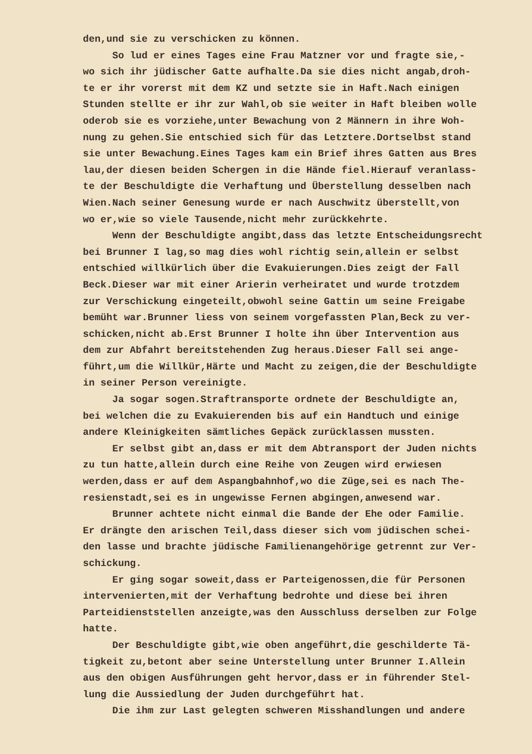den,und sie zu verschicken zu können.
So lud er eines Tages eine Frau Matzner vor und fragte sie,- wo sich ihr jüdischer Gatte aufhalte.Da sie dies nicht angab,droh- te er ihr vorerst mit dem KZ und setzte sie in Haft.Nach einigen Stunden stellte er ihr zur Wahl,ob sie weiter in Haft bleiben wolle oderob sie es vorziehe,unter Bewachung von 2 Männern in ihre Woh- nung zu gehen.Sie entschied sich für das Letztere.Dortselbst stand sie unter Bewachung.Eines Tages kam ein Brief ihres Gatten aus Bres lau,der diesen beiden Schergen in die Hände fiel.Hierauf veranlass- te der Beschuldigte die Verhaftung und Überstellung desselben nach Wien.Nach seiner Genesung wurde er nach Auschwitz überstellt,von wo er,wie so viele Tausende,nicht mehr zurückkehrte.
Wenn der Beschuldigte angibt,dass das letzte Entscheidungsrecht bei Brunner I lag,so mag dies wohl richtig sein,allein er selbst entschied willkürlich über die Evakuierungen.Dies zeigt der Fall Beck.Dieser war mit einer Arierin verheiratet und wurde trotzdem zur Verschickung eingeteilt,obwohl seine Gattin um seine Freigabe bemüht war.Brunner liess von seinem vorgefassten Plan,Beck zu ver- schicken,nicht ab.Erst Brunner I holte ihn über Intervention aus dem zur Abfahrt bereitstehenden Zug heraus.Dieser Fall sei ange- führt,um die Willkür,Härte und Macht zu zeigen,die der Beschuldigte in seiner Person vereinigte.
Ja sogar sogen.Straftransporte ordnete der Beschuldigte an, bei welchen die zu Evakuierenden bis auf ein Handtuch und einige andere Kleinigkeiten sämtliches Gepäck zurücklassen mussten.
Er selbst gibt an,dass er mit dem Abtransport der Juden nichts zu tun hatte,allein durch eine Reihe von Zeugen wird erwiesen werden,dass er auf dem Aspangbahnhof,wo die Züge,sei es nach The- resienstadt,sei es in ungewisse Fernen abgingen,anwesend war.
Brunner achtete nicht einmal die Bande der Ehe oder Familie. Er drängte den arischen Teil,dass dieser sich vom jüdischen schei- den lasse und brachte jüdische Familienangehörige getrennt zur Ver- schickung.
Er ging sogar soweit,dass er Parteigenossen,die für Personen intervenierten,mit der Verhaftung bedrohte und diese bei ihren Parteidienststellen anzeigte,was den Ausschluss derselben zur Folge hatte.
Der Beschuldigte gibt,wie oben angeführt,die geschilderte Tä- tigkeit zu,betont aber seine Unterstellung unter Brunner I.Allein aus den obigen Ausführungen geht hervor,dass er in führender Stel- lung die Aussiedlung der Juden durchgeführt hat.
Die ihm zur Last gelegten schweren Misshandlungen und andere